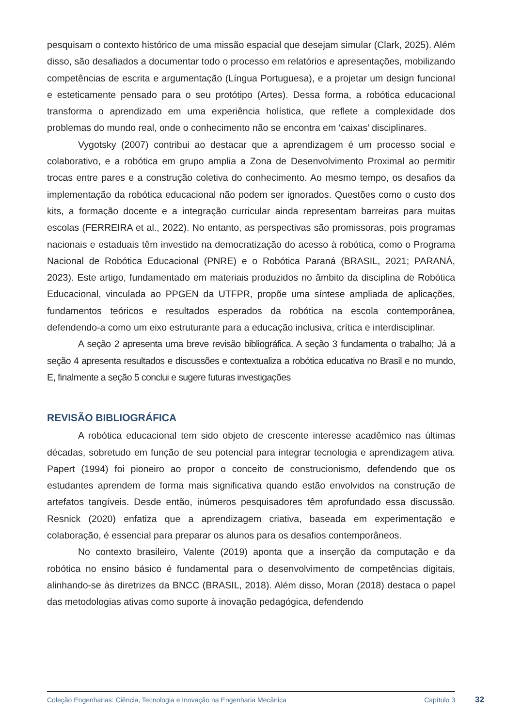pesquisam o contexto histórico de uma missão espacial que desejam simular (Clark, 2025). Além disso, são desafiados a documentar todo o processo em relatórios e apresentações, mobilizando competências de escrita e argumentação (Língua Portuguesa), e a projetar um design funcional e esteticamente pensado para o seu protótipo (Artes). Dessa forma, a robótica educacional transforma o aprendizado em uma experiência holística, que reflete a complexidade dos problemas do mundo real, onde o conhecimento não se encontra em ‘caixas’ disciplinares.
Vygotsky (2007) contribui ao destacar que a aprendizagem é um processo social e colaborativo, e a robótica em grupo amplia a Zona de Desenvolvimento Proximal ao permitir trocas entre pares e a construção coletiva do conhecimento. Ao mesmo tempo, os desafios da implementação da robótica educacional não podem ser ignorados. Questões como o custo dos kits, a formação docente e a integração curricular ainda representam barreiras para muitas escolas (FERREIRA et al., 2022). No entanto, as perspectivas são promissoras, pois programas nacionais e estaduais têm investido na democratização do acesso à robótica, como o Programa Nacional de Robótica Educacional (PNRE) e o Robótica Paraná (BRASIL, 2021; PARANÁ, 2023). Este artigo, fundamentado em materiais produzidos no âmbito da disciplina de Robótica Educacional, vinculada ao PPGEN da UTFPR, propõe uma síntese ampliada de aplicações, fundamentos teóricos e resultados esperados da robótica na escola contemporânea, defendendo-a como um eixo estruturante para a educação inclusiva, crítica e interdisciplinar.
A seção 2 apresenta uma breve revisão bibliográfica. A seção 3 fundamenta o trabalho; Já a seção 4 apresenta resultados e discussões e contextualiza a robótica educativa no Brasil e no mundo, E, finalmente a seção 5 conclui e sugere futuras investigações
REVISÃO BIBLIOGRÁFICA
A robótica educacional tem sido objeto de crescente interesse acadêmico nas últimas décadas, sobretudo em função de seu potencial para integrar tecnologia e aprendizagem ativa. Papert (1994) foi pioneiro ao propor o conceito de construcionismo, defendendo que os estudantes aprendem de forma mais significativa quando estão envolvidos na construção de artefatos tangíveis. Desde então, inúmeros pesquisadores têm aprofundado essa discussão. Resnick (2020) enfatiza que a aprendizagem criativa, baseada em experimentação e colaboração, é essencial para preparar os alunos para os desafios contemporâneos.
No contexto brasileiro, Valente (2019) aponta que a inserção da computação e da robótica no ensino básico é fundamental para o desenvolvimento de competências digitais, alinhando-se às diretrizes da BNCC (BRASIL, 2018). Além disso, Moran (2018) destaca o papel das metodologias ativas como suporte à inovação pedagógica, defendendo
Coleção Engenharias: Ciência, Tecnologia e Inovação na Engenharia Mecânica Capítulo 3 32